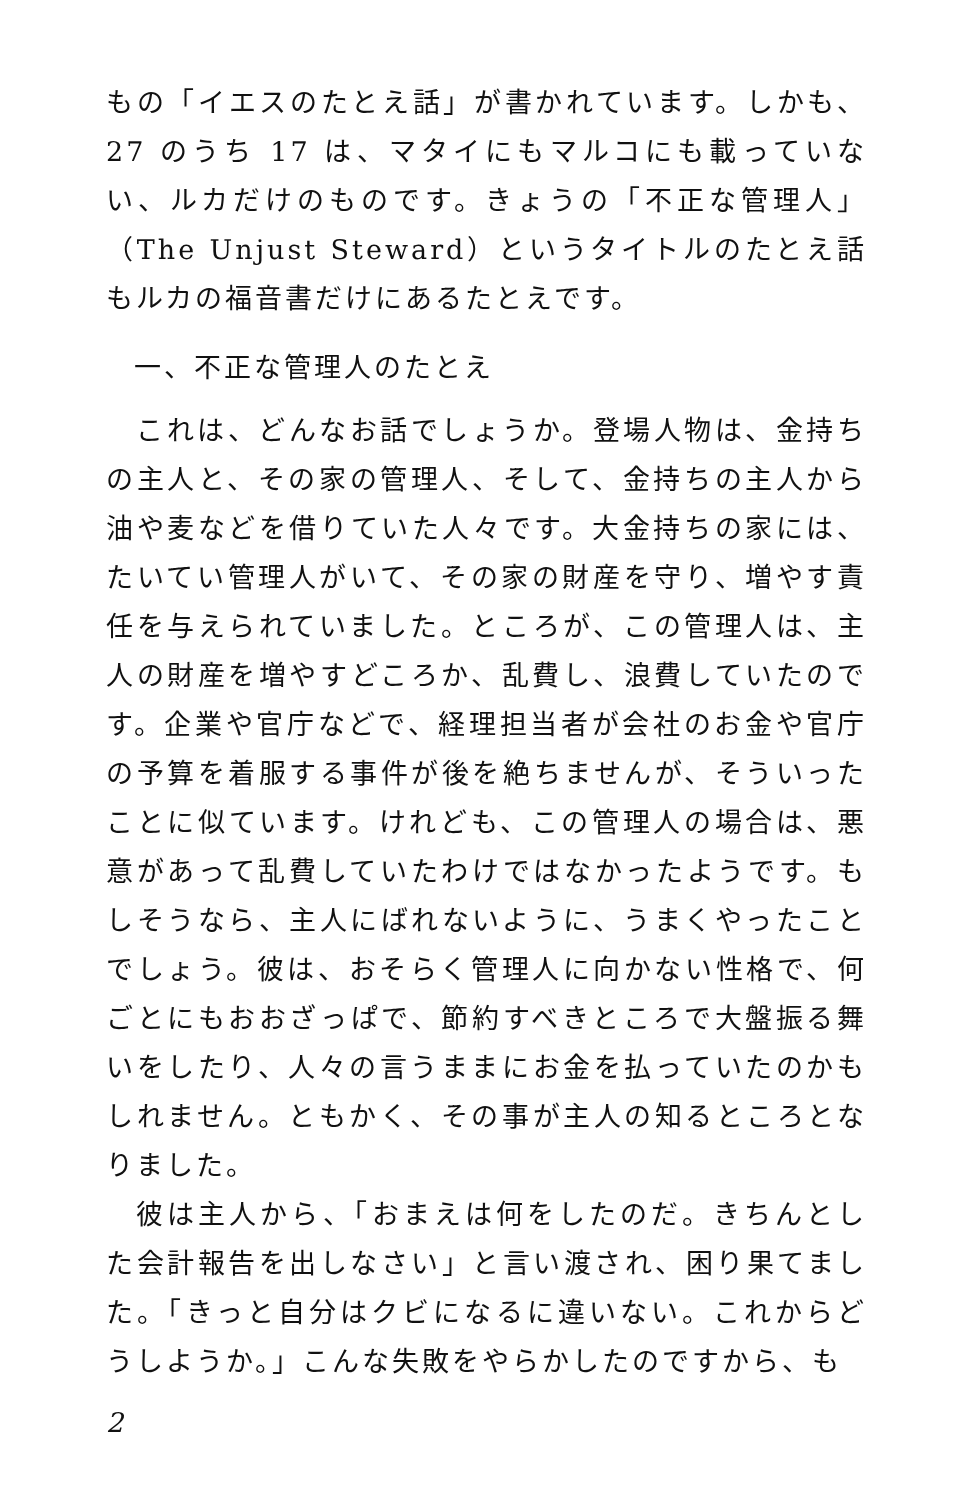もの「イエスのたとえ話」が書かれています。しかも、27 のうち 17 は、マタイにもマルコにも載っていない、ルカだけのものです。きょうの「不正な管理人」（The Unjust Steward）というタイトルのたとえ話もルカの福音書だけにあるたとえです。
一、不正な管理人のたとえ
これは、どんなお話でしょうか。登場人物は、金持ちの主人と、その家の管理人、そして、金持ちの主人から油や麦などを借りていた人々です。大金持ちの家には、たいてい管理人がいて、その家の財産を守り、増やす責任を与えられていました。ところが、この管理人は、主人の財産を増やすどころか、乱費し、浪費していたのです。企業や官庁などで、経理担当者が会社のお金や官庁の予算を着服する事件が後を絶ちませんが、そういったことに似ています。けれども、この管理人の場合は、悪意があって乱費していたわけではなかったようです。もしそうなら、主人にばれないように、うまくやったことでしょう。彼は、おそらく管理人に向かない性格で、何ごとにもおおざっぱで、節約すべきところで大盤振る舞いをしたり、人々の言うままにお金を払っていたのかもしれません。ともかく、その事が主人の知るところとなりました。
彼は主人から、「おまえは何をしたのだ。きちんとした会計報告を出しなさい」と言い渡され、困り果てました。「きっと自分はクビになるに違いない。これからどうしようか。」こんな失敗をやらかしたのですから、も
2